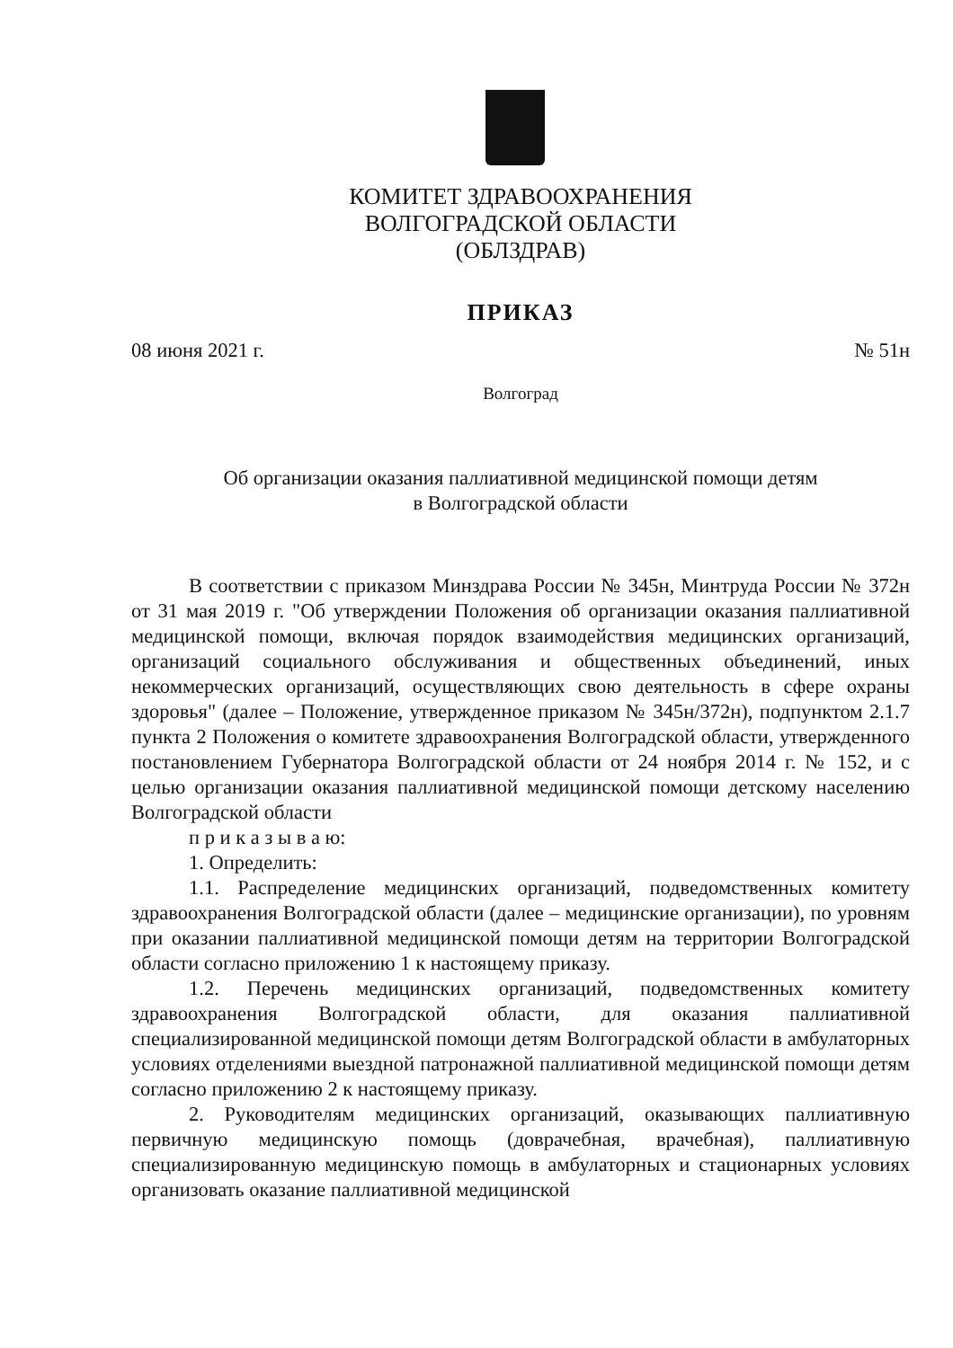КОМИТЕТ ЗДРАВООХРАНЕНИЯ
ВОЛГОГРАДСКОЙ ОБЛАСТИ
(ОБЛЗДРАВ)
ПРИКАЗ
08 июня 2021 г. № 51н
Волгоград
Об организации оказания паллиативной медицинской помощи детям
в Волгоградской области
В соответствии с приказом Минздрава России № 345н, Минтруда России № 372н от 31 мая 2019 г. "Об утверждении Положения об организации оказания паллиативной медицинской помощи, включая порядок взаимодействия медицинских организаций, организаций социального обслуживания и общественных объединений, иных некоммерческих организаций, осуществляющих свою деятельность в сфере охраны здоровья" (далее – Положение, утвержденное приказом № 345н/372н), подпунктом 2.1.7 пункта 2 Положения о комитете здравоохранения Волгоградской области, утвержденного постановлением Губернатора Волгоградской области от 24 ноября 2014 г. № 152, и с целью организации оказания паллиативной медицинской помощи детскому населению Волгоградской области
п р и к а з ы в а ю:
1. Определить:
1.1. Распределение медицинских организаций, подведомственных комитету здравоохранения Волгоградской области (далее – медицинские организации), по уровням при оказании паллиативной медицинской помощи детям на территории Волгоградской области согласно приложению 1 к настоящему приказу.
1.2. Перечень медицинских организаций, подведомственных комитету здравоохранения Волгоградской области, для оказания паллиативной специализированной медицинской помощи детям Волгоградской области в амбулаторных условиях отделениями выездной патронажной паллиативной медицинской помощи детям согласно приложению 2 к настоящему приказу.
2. Руководителям медицинских организаций, оказывающих паллиативную первичную медицинскую помощь (доврачебная, врачебная), паллиативную специализированную медицинскую помощь в амбулаторных и стационарных условиях организовать оказание паллиативной медицинской